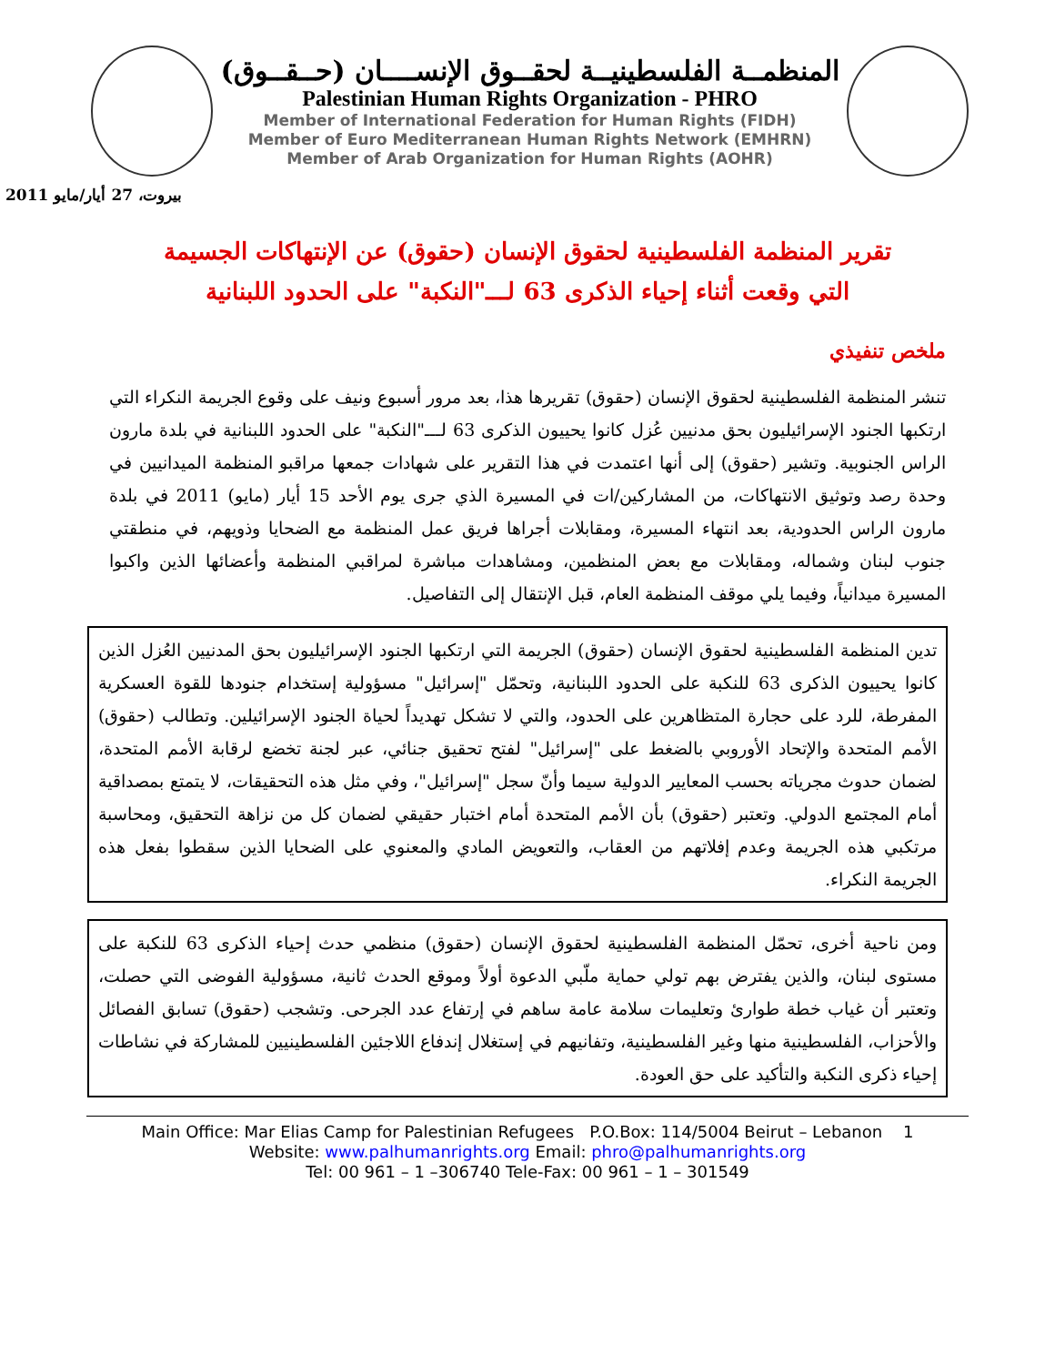المنظمــة الفلسطينيــة لحقــوق الإنســــان (حــقــوق)
Palestinian Human Rights Organization - PHRO
Member of International Federation for Human Rights (FIDH)
Member of Euro Mediterranean Human Rights Network (EMHRN)
Member of Arab Organization for Human Rights (AOHR)
بيروت، 27 أيار/مايو 2011
تقرير المنظمة الفلسطينية لحقوق الإنسان (حقوق) عن الإنتهاكات الجسيمة
التي وقعت أثناء إحياء الذكرى 63 لـــ"النكبة" على الحدود اللبنانية
ملخص تنفيذي
تنشر المنظمة الفلسطينية لحقوق الإنسان (حقوق) تقريرها هذا، بعد مرور أسبوع ونيف على وقوع الجريمة النكراء التي ارتكبها الجنود الإسرائيليون بحق مدنيين عُزل كانوا يحييون الذكرى 63 لـــ"النكبة" على الحدود اللبنانية في بلدة مارون الراس الجنوبية. وتشير (حقوق) إلى أنها اعتمدت في هذا التقرير على شهادات جمعها مراقبو المنظمة الميدانيين في وحدة رصد وتوثيق الانتهاكات، من المشاركين/ات في المسيرة الذي جرى يوم الأحد 15 أيار (مايو) 2011 في بلدة مارون الراس الحدودية، بعد انتهاء المسيرة، ومقابلات أجراها فريق عمل المنظمة مع الضحايا وذويهم، في منطقتي جنوب لبنان وشماله، ومقابلات مع بعض المنظمين، ومشاهدات مباشرة لمراقبي المنظمة وأعضائها الذين واكبوا المسيرة ميدانياً، وفيما يلي موقف المنظمة العام، قبل الإنتقال إلى التفاصيل.
تدين المنظمة الفلسطينية لحقوق الإنسان (حقوق) الجريمة التي ارتكبها الجنود الإسرائيليون بحق المدنيين العُزل الذين كانوا يحييون الذكرى 63 للنكبة على الحدود اللبنانية، وتحمّل "إسرائيل" مسؤولية إستخدام جنودها للقوة العسكرية المفرطة، للرد على حجارة المتظاهرين على الحدود، والتي لا تشكل تهديداً لحياة الجنود الإسرائيلين. وتطالب (حقوق) الأمم المتحدة والإتحاد الأوروبي بالضغط على "إسرائيل" لفتح تحقيق جنائي، عبر لجنة تخضع لرقابة الأمم المتحدة، لضمان حدوث مجرياته بحسب المعايير الدولية سيما وأنّ سجل "إسرائيل"، وفي مثل هذه التحقيقات، لا يتمتع بمصداقية أمام المجتمع الدولي. وتعتبر (حقوق) بأن الأمم المتحدة أمام اختبار حقيقي لضمان كل من نزاهة التحقيق، ومحاسبة مرتكبي هذه الجريمة وعدم إفلاتهم من العقاب، والتعويض المادي والمعنوي على الضحايا الذين سقطوا بفعل هذه الجريمة النكراء.
ومن ناحية أخرى، تحمّل المنظمة الفلسطينية لحقوق الإنسان (حقوق) منظمي حدث إحياء الذكرى 63 للنكبة على مستوى لبنان، والذين يفترض بهم تولي حماية ملّبي الدعوة أولاً وموقع الحدث ثانية، مسؤولية الفوضى التي حصلت، وتعتبر أن غياب خطة طوارئ وتعليمات سلامة عامة ساهم في إرتفاع عدد الجرحى. وتشجب (حقوق) تسابق الفصائل والأحزاب، الفلسطينية منها وغير الفلسطينية، وتفانيهم في إستغلال إندفاع اللاجئين الفلسطينيين للمشاركة في نشاطات إحياء ذكرى النكبة والتأكيد على حق العودة.
Main Office: Mar Elias Camp for Palestinian Refugees P.O.Box: 114/5004 Beirut – Lebanon 1
Website: www.palhumanrights.org Email: phro@palhumanrights.org
Tel: 00 961 – 1 –306740 Tele-Fax: 00 961 – 1 – 301549